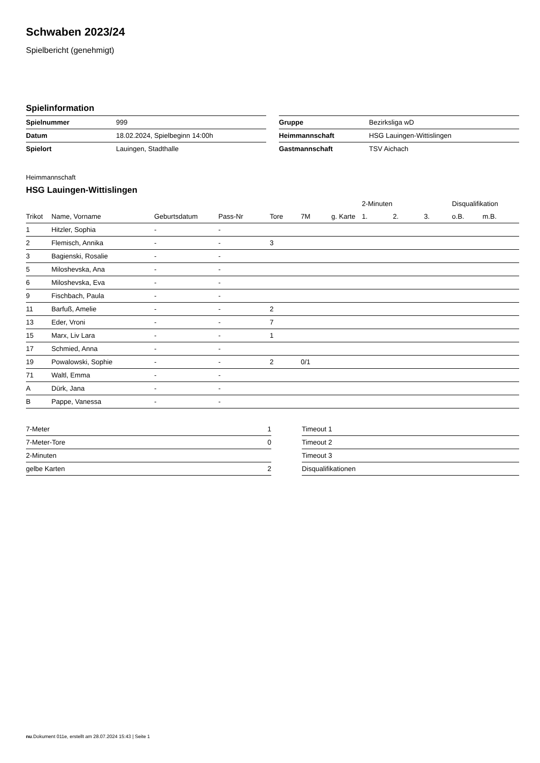Schwaben 2023/24
Spielbericht (genehmigt)
Spielinformation
| Spielnummer | 999 |
| Datum | 18.02.2024, Spielbeginn 14:00h |
| Spielort | Lauingen, Stadthalle |
| Gruppe | Bezirksliga wD |
| Heimmannschaft | HSG Lauingen-Wittislingen |
| Gastmannschaft | TSV Aichach |
Heimmannschaft
HSG Lauingen-Wittislingen
| | | | | | | | 2-Minuten | | | Disqualifikation | |
| --- | --- | --- | --- | --- | --- | --- | --- | --- | --- | --- | --- |
| Trikot | Name, Vorname | Geburtsdatum | Pass-Nr | Tore | 7M | g. Karte | 1. | 2. | 3. | o.B. | m.B. |
| 1 | Hitzler, Sophia | - | - | | | | | | | | |
| 2 | Flemisch, Annika | - | - | 3 | | | | | | | |
| 3 | Bagienski, Rosalie | - | - | | | | | | | | |
| 5 | Miloshevska, Ana | - | - | | | | | | | | |
| 6 | Miloshevska, Eva | - | - | | | | | | | | |
| 9 | Fischbach, Paula | - | - | | | | | | | | |
| 11 | Barfuß, Amelie | - | - | 2 | | | | | | | |
| 13 | Eder, Vroni | - | - | 7 | | | | | | | |
| 15 | Marx, Liv Lara | - | - | 1 | | | | | | | |
| 17 | Schmied, Anna | - | - | | | | | | | | |
| 19 | Powalowski, Sophie | - | - | 2 | 0/1 | | | | | | |
| 71 | Waltl, Emma | - | - | | | | | | | | |
| A | Dürk, Jana | - | - | | | | | | | | |
| B | Pappe, Vanessa | - | - | | | | | | | | |
| 7-Meter | 1 |
| 7-Meter-Tore | 0 |
| 2-Minuten | |
| gelbe Karten | 2 |
| Timeout 1 |
| Timeout 2 |
| Timeout 3 |
| Disqualifikationen |
nu.Dokument 011e, erstellt am 28.07.2024 15:43 | Seite 1